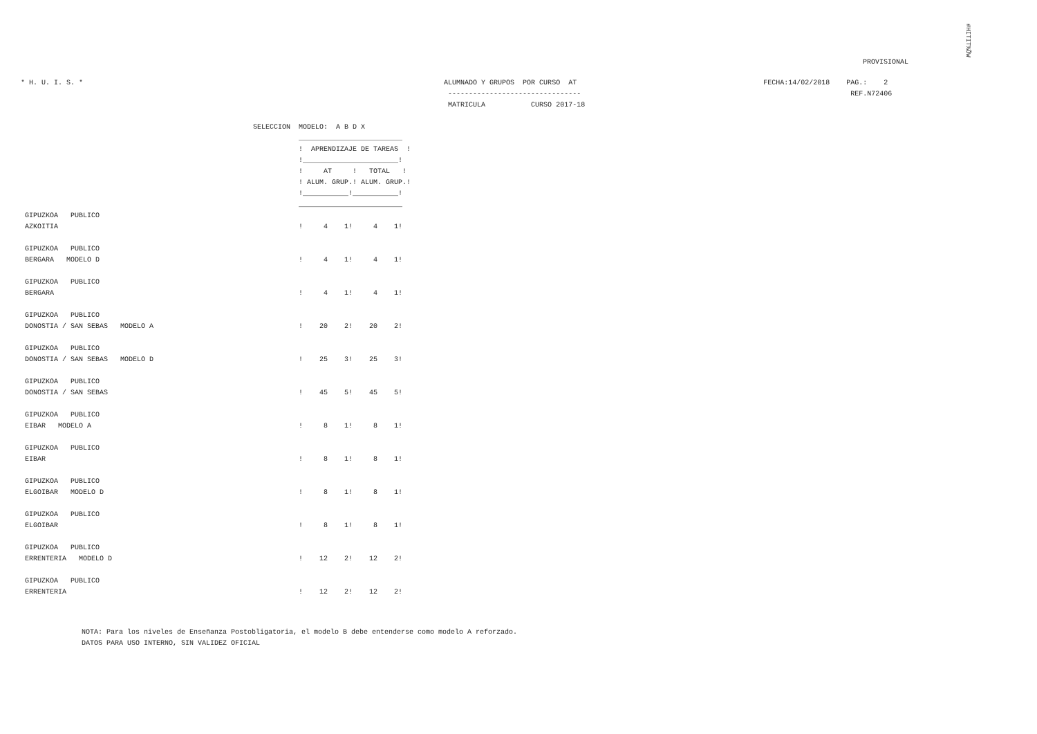#HITIT%ÕW
PROVISIONAL
* H. U. I. S. *                                                                                       ALUMNADO Y GRUPOS  POR CURSO  AT                                             FECHA:14/02/2018    PAG.:    2
                                                                                                       --------------------------------                                                                 REF.N72406
                                                                                                       MATRICULA           CURSO 2017-18
                                                       SELECCION  MODELO:  A B D X
                                                                  _________________________
                                                                  !  APRENDIZAJE DE TAREAS  !
                                                                  !_______________________!
                                                                  !     AT     !   TOTAL   !
                                                                  ! ALUM. GRUP.! ALUM. GRUP.!
                                                                  !___________!___________!
                                                                  _________________________
GIPUZKOA   PUBLICO
AZKOITIA                                                          !     4    1!     4    1!

GIPUZKOA   PUBLICO
BERGARA   MODELO D                                                !     4    1!     4    1!

GIPUZKOA   PUBLICO
BERGARA                                                           !     4    1!     4    1!

GIPUZKOA   PUBLICO
DONOSTIA / SAN SEBAS   MODELO A                                   !    20    2!    20    2!

GIPUZKOA   PUBLICO
DONOSTIA / SAN SEBAS   MODELO D                                   !    25    3!    25    3!

GIPUZKOA   PUBLICO
DONOSTIA / SAN SEBAS                                              !    45    5!    45    5!

GIPUZKOA   PUBLICO
EIBAR   MODELO A                                                  !     8    1!     8    1!

GIPUZKOA   PUBLICO
EIBAR                                                             !     8    1!     8    1!

GIPUZKOA   PUBLICO
ELGOIBAR   MODELO D                                               !     8    1!     8    1!

GIPUZKOA   PUBLICO
ELGOIBAR                                                          !     8    1!     8    1!

GIPUZKOA   PUBLICO
ERRENTERIA   MODELO D                                             !    12    2!    12    2!

GIPUZKOA   PUBLICO
ERRENTERIA                                                        !    12    2!    12    2!
NOTA: Para los niveles de Enseñanza Postobligatoria, el modelo B debe entenderse como modelo A reforzado.
DATOS PARA USO INTERNO, SIN VALIDEZ OFICIAL